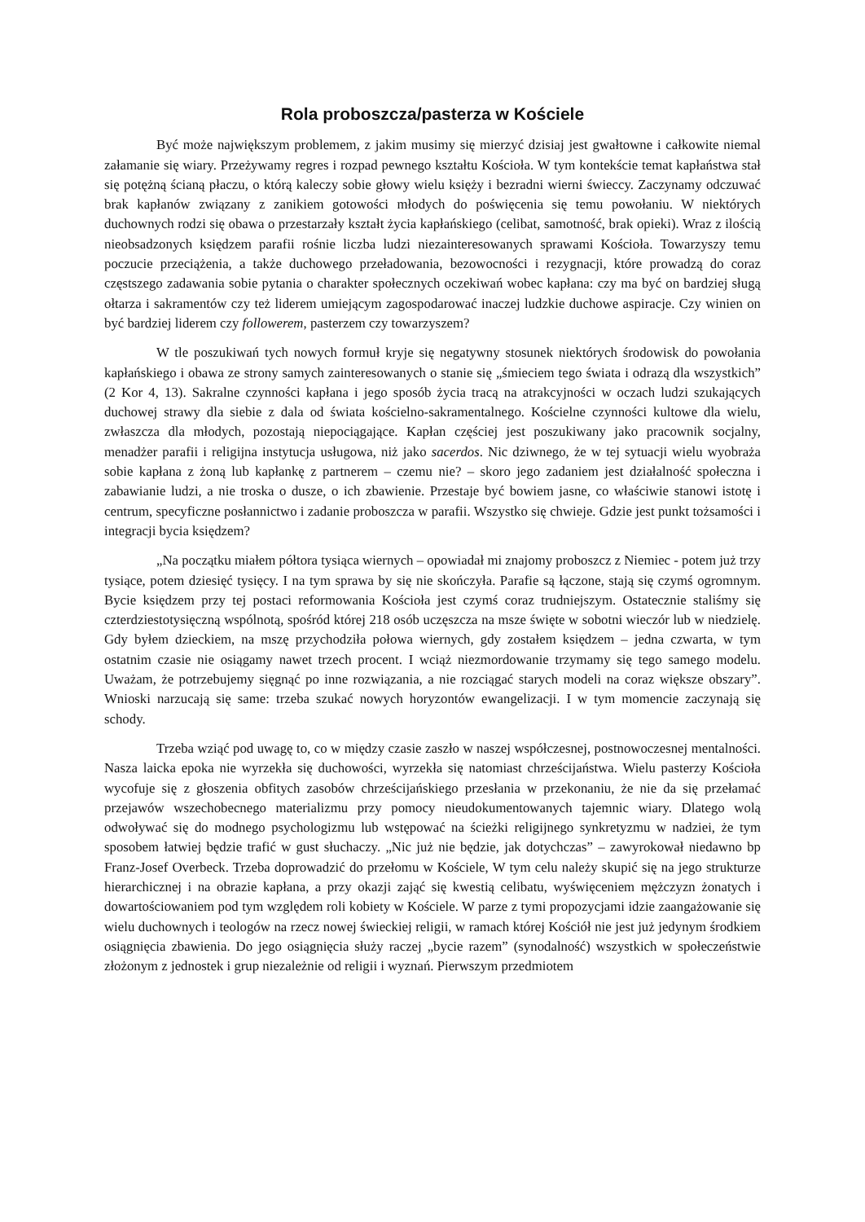Rola proboszcza/pasterza w Kościele
Być może największym problemem, z jakim musimy się mierzyć dzisiaj jest gwałtowne i całkowite niemal załamanie się wiary. Przeżywamy regres i rozpad pewnego kształtu Kościoła. W tym kontekście temat kapłaństwa stał się potężną ścianą płaczu, o którą kaleczy sobie głowy wielu księży i bezradni wierni świeccy. Zaczynamy odczuwać brak kapłanów związany z zanikiem gotowości młodych do poświęcenia się temu powołaniu. W niektórych duchownych rodzi się obawa o przestarzały kształt życia kapłańskiego (celibat, samotność, brak opieki). Wraz z ilością nieobsadzonych księdzem parafii rośnie liczba ludzi niezainteresowanych sprawami Kościoła. Towarzyszy temu poczucie przeciążenia, a także duchowego przeładowania, bezowocności i rezygnacji, które prowadzą do coraz częstszego zadawania sobie pytania o charakter społecznych oczekiwań wobec kapłana: czy ma być on bardziej sługą ołtarza i sakramentów czy też liderem umiejącym zagospodarować inaczej ludzkie duchowe aspiracje. Czy winien on być bardziej liderem czy followerem, pasterzem czy towarzyszem?
W tle poszukiwań tych nowych formuł kryje się negatywny stosunek niektórych środowisk do powołania kapłańskiego i obawa ze strony samych zainteresowanych o stanie się „śmieciem tego świata i odrazą dla wszystkich” (2 Kor 4, 13). Sakralne czynności kapłana i jego sposób życia tracą na atrakcyjności w oczach ludzi szukających duchowej strawy dla siebie z dala od świata kościelno-sakramentalnego. Kościelne czynności kultowe dla wielu, zwłaszcza dla młodych, pozostają niepociągające. Kapłan częściej jest poszukiwany jako pracownik socjalny, menadżer parafii i religijna instytucja usługowa, niż jako sacerdos. Nic dziwnego, że w tej sytuacji wielu wyobraża sobie kapłana z żoną lub kapłankę z partnerem – czemu nie? – skoro jego zadaniem jest działalność społeczna i zabawianie ludzi, a nie troska o dusze, o ich zbawienie. Przestaje być bowiem jasne, co właściwie stanowi istotę i centrum, specyficzne posłannictwo i zadanie proboszcza w parafii. Wszystko się chwieje. Gdzie jest punkt tożsamości i integracji bycia księdzem?
„Na początku miałem półtora tysiąca wiernych – opowiadał mi znajomy proboszcz z Niemiec - potem już trzy tysiące, potem dziesięć tysięcy. I na tym sprawa by się nie skończyła. Parafie są łączone, stają się czymś ogromnym. Bycie księdzem przy tej postaci reformowania Kościoła jest czymś coraz trudniejszym. Ostatecznie staliśmy się czterdziestotysięczną wspólnotą, spośród której 218 osób uczęszcza na msze święte w sobotni wieczór lub w niedzielę. Gdy byłem dzieckiem, na mszę przychodziła połowa wiernych, gdy zostałem księdzem – jedna czwarta, w tym ostatnim czasie nie osiągamy nawet trzech procent. I wciąż niezmordowanie trzymamy się tego samego modelu. Uważam, że potrzebujemy sięgnąć po inne rozwiązania, a nie rozciągać starych modeli na coraz większe obszary”. Wnioski narzucają się same: trzeba szukać nowych horyzontów ewangelizacji. I w tym momencie zaczynają się schody.
Trzeba wziąć pod uwagę to, co w między czasie zaszło w naszej współczesnej, postnowoczesnej mentalności. Nasza laicka epoka nie wyrzekła się duchowości, wyrzekła się natomiast chrześcijaństwa. Wielu pasterzy Kościoła wycofuje się z głoszenia obfitych zasobów chrześcijańskiego przesłania w przekonaniu, że nie da się przełamać przejawów wszechobecnego materializmu przy pomocy nieudokumentowanych tajemnic wiary. Dlatego wolą odwoływać się do modnego psychologizmu lub wstępować na ścieżki religijnego synkretyzmu w nadziei, że tym sposobem łatwiej będzie trafić w gust słuchaczy. „Nic już nie będzie, jak dotychczas” – zawyrokował niedawno bp Franz-Josef Overbeck. Trzeba doprowadzić do przełomu w Kościele, W tym celu należy skupić się na jego strukturze hierarchicznej i na obrazie kapłana, a przy okazji zająć się kwestią celibatu, wyświęceniem mężczyzn żonatych i dowartościowaniem pod tym względem roli kobiety w Kościele. W parze z tymi propozycjami idzie zaangażowanie się wielu duchownych i teologów na rzecz nowej świeckiej religii, w ramach której Kościół nie jest już jedynym środkiem osiągnięcia zbawienia. Do jego osiągnięcia służy raczej „bycie razem” (synodalność) wszystkich w społeczeństwie złożonym z jednostek i grup niezależnie od religii i wyznań. Pierwszym przedmiotem